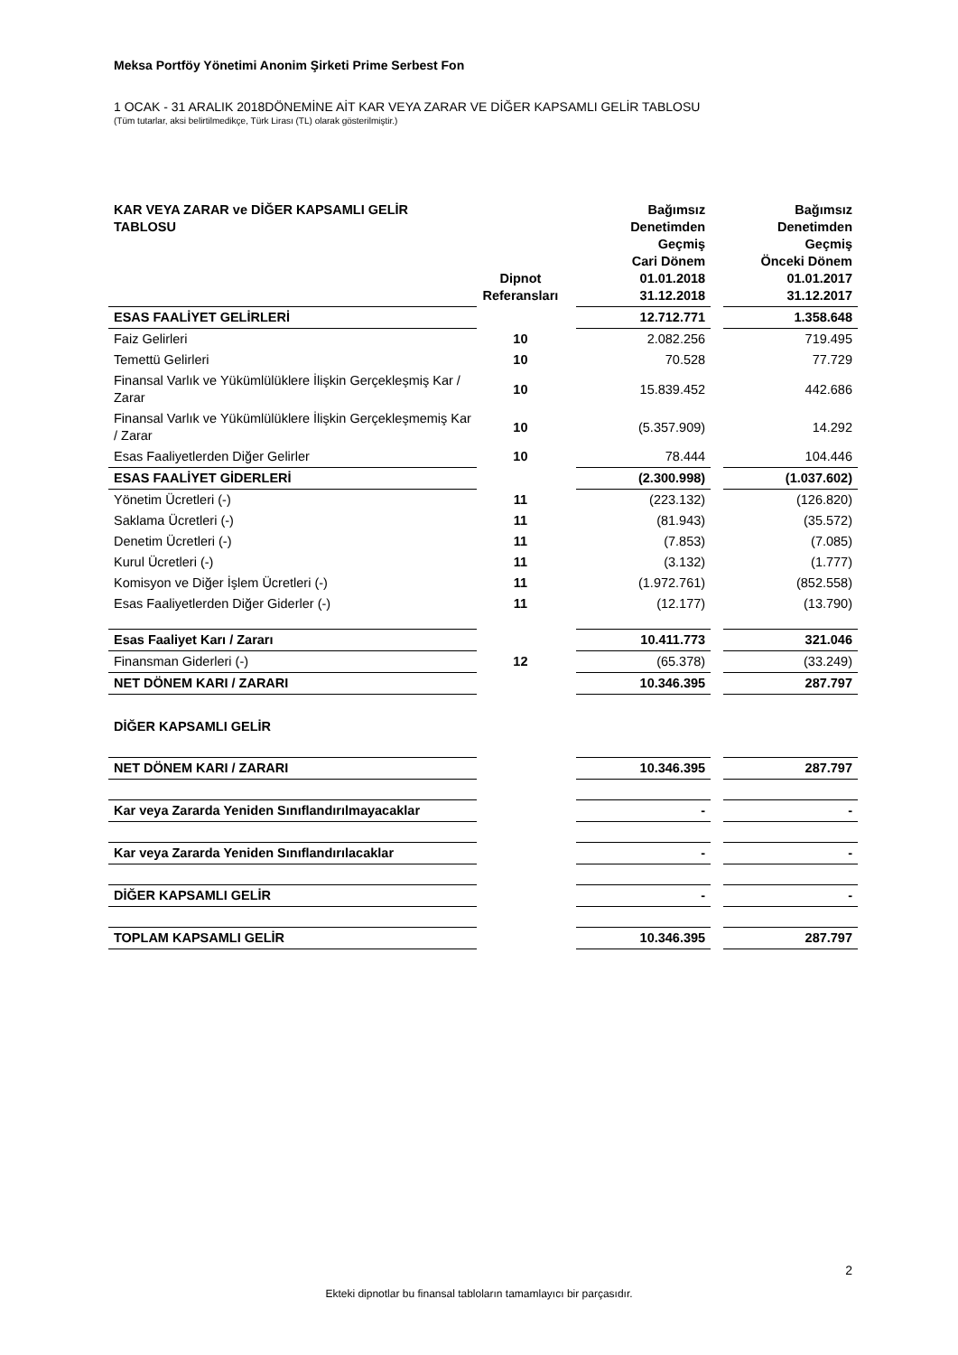Meksa Portföy Yönetimi Anonim Şirketi Prime Serbest Fon
1 OCAK - 31 ARALIK 2018DÖNEMİNE AİT KAR VEYA ZARAR VE DİĞER KAPSAMLI GELİR TABLOSU
(Tüm tutarlar, aksi belirtilmedikçe, Türk Lirası (TL) olarak gösterilmiştir.)
| KAR VEYA ZARAR ve DİĞER KAPSAMLI GELİR TABLOSU | Dipnot Referansları | | Bağımsız Denetimden Geçmiş Cari Dönem 01.01.2018 31.12.2018 | | Bağımsız Denetimden Geçmiş Önceki Dönem 01.01.2017 31.12.2017 |
| --- | --- | --- | --- | --- | --- |
| ESAS FAALİYET GELİRLERİ | | | 12.712.771 | | 1.358.648 |
| Faiz Gelirleri | 10 | | 2.082.256 | | 719.495 |
| Temettü Gelirleri | 10 | | 70.528 | | 77.729 |
| Finansal Varlık ve Yükümlülüklere İlişkin Gerçekleşmiş Kar / Zarar | 10 | | 15.839.452 | | 442.686 |
| Finansal Varlık ve Yükümlülüklere İlişkin Gerçekleşmemiş Kar / Zarar | 10 | | (5.357.909) | | 14.292 |
| Esas Faaliyetlerden Diğer Gelirler | 10 | | 78.444 | | 104.446 |
| ESAS FAALİYET GİDERLERİ | | | (2.300.998) | | (1.037.602) |
| Yönetim Ücretleri (-) | 11 | | (223.132) | | (126.820) |
| Saklama Ücretleri (-) | 11 | | (81.943) | | (35.572) |
| Denetim Ücretleri (-) | 11 | | (7.853) | | (7.085) |
| Kurul Ücretleri (-) | 11 | | (3.132) | | (1.777) |
| Komisyon ve Diğer İşlem Ücretleri (-) | 11 | | (1.972.761) | | (852.558) |
| Esas Faaliyetlerden Diğer Giderler (-) | 11 | | (12.177) | | (13.790) |
| Esas Faaliyet Karı / Zararı | | | 10.411.773 | | 321.046 |
| Finansman Giderleri (-) | 12 | | (65.378) | | (33.249) |
| NET DÖNEM KARI / ZARARI | | | 10.346.395 | | 287.797 |
| DİĞER KAPSAMLI GELİR | | | | | |
| NET DÖNEM KARI / ZARARI | | | 10.346.395 | | 287.797 |
| Kar veya Zararda Yeniden Sınıflandırılmayacaklar | | | - | | - |
| Kar veya Zararda Yeniden Sınıflandırılacaklar | | | - | | - |
| DİĞER KAPSAMLI GELİR | | | - | | - |
| TOPLAM KAPSAMLI GELİR | | | 10.346.395 | | 287.797 |
2
Ekteki dipnotlar bu finansal tabloların tamamlayıcı bir parçasıdır.